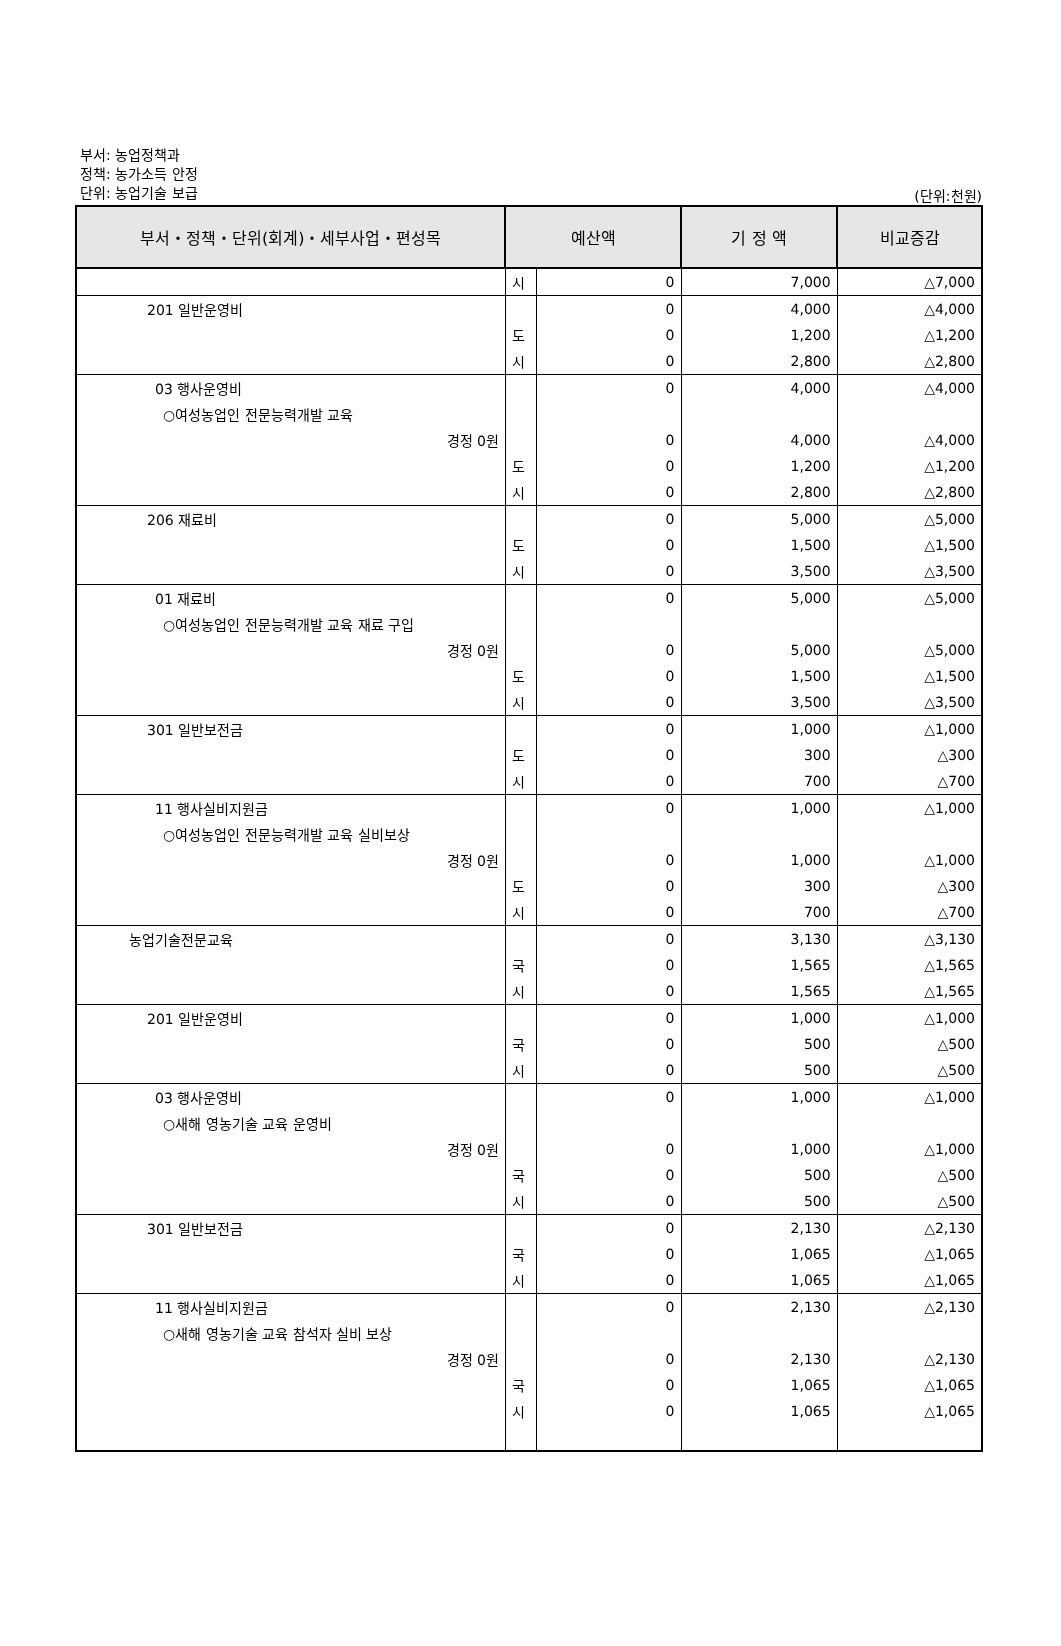부서: 농업정책과
정책: 농가소득 안정
단위: 농업기술 보급
(단위:천원)
| 부서・정책・단위(회계)・세부사업・편성목 | 예산액 | | 기 정 액 | 비교증감 |
| --- | --- | --- | --- | --- |
| | 시 | 0 | 7,000 | △7,000 |
| 201 일반운영비 | | 0 | 4,000 | △4,000 |
| | 도 | 0 | 1,200 | △1,200 |
| | 시 | 0 | 2,800 | △2,800 |
| 03 행사운영비 | | 0 | 4,000 | △4,000 |
| ○여성농업인 전문능력개발 교육 | | | | |
| 경정 0원 | | 0 | 4,000 | △4,000 |
| | 도 | 0 | 1,200 | △1,200 |
| | 시 | 0 | 2,800 | △2,800 |
| 206 재료비 | | 0 | 5,000 | △5,000 |
| | 도 | 0 | 1,500 | △1,500 |
| | 시 | 0 | 3,500 | △3,500 |
| 01 재료비 | | 0 | 5,000 | △5,000 |
| ○여성농업인 전문능력개발 교육 재료 구입 | | | | |
| 경정 0원 | | 0 | 5,000 | △5,000 |
| | 도 | 0 | 1,500 | △1,500 |
| | 시 | 0 | 3,500 | △3,500 |
| 301 일반보전금 | | 0 | 1,000 | △1,000 |
| | 도 | 0 | 300 | △300 |
| | 시 | 0 | 700 | △700 |
| 11 행사실비지원금 | | 0 | 1,000 | △1,000 |
| ○여성농업인 전문능력개발 교육 실비보상 | | | | |
| 경정 0원 | | 0 | 1,000 | △1,000 |
| | 도 | 0 | 300 | △300 |
| | 시 | 0 | 700 | △700 |
| 농업기술전문교육 | | 0 | 3,130 | △3,130 |
| | 국 | 0 | 1,565 | △1,565 |
| | 시 | 0 | 1,565 | △1,565 |
| 201 일반운영비 | | 0 | 1,000 | △1,000 |
| | 국 | 0 | 500 | △500 |
| | 시 | 0 | 500 | △500 |
| 03 행사운영비 | | 0 | 1,000 | △1,000 |
| ○새해 영농기술 교육 운영비 | | | | |
| 경정 0원 | | 0 | 1,000 | △1,000 |
| | 국 | 0 | 500 | △500 |
| | 시 | 0 | 500 | △500 |
| 301 일반보전금 | | 0 | 2,130 | △2,130 |
| | 국 | 0 | 1,065 | △1,065 |
| | 시 | 0 | 1,065 | △1,065 |
| 11 행사실비지원금 | | 0 | 2,130 | △2,130 |
| ○새해 영농기술 교육 참석자 실비 보상 | | | | |
| 경정 0원 | | 0 | 2,130 | △2,130 |
| | 국 | 0 | 1,065 | △1,065 |
| | 시 | 0 | 1,065 | △1,065 |